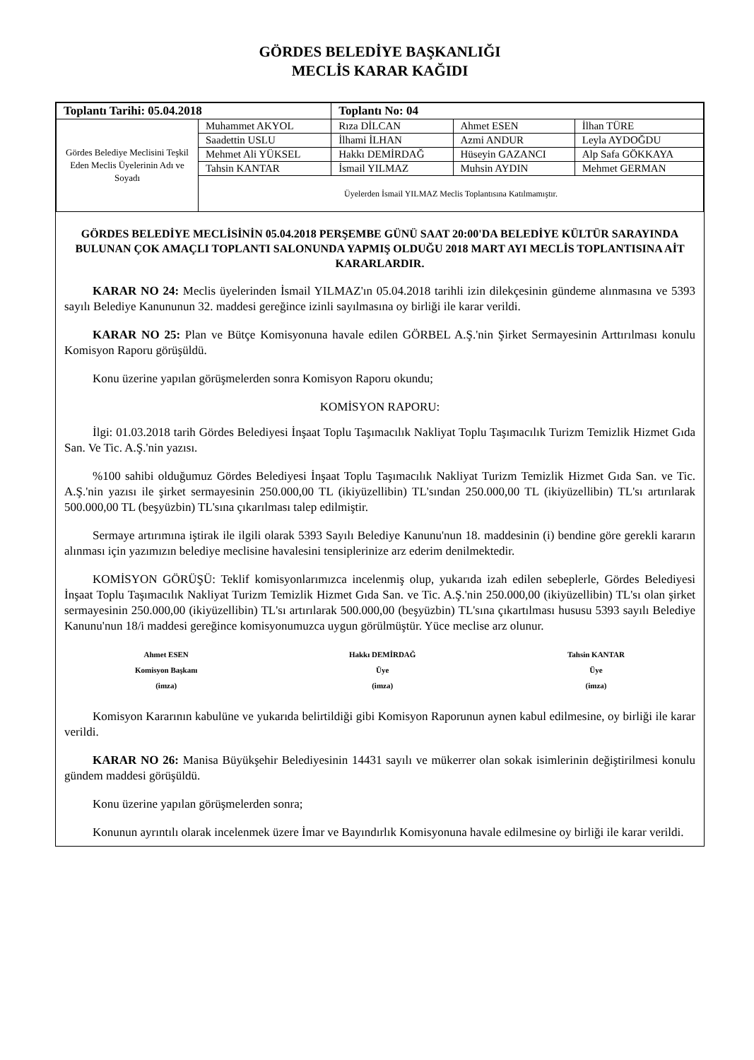GÖRDES BELEDİYE BAŞKANLIĞI
MECLİS KARAR KAĞIDI
| Toplantı Tarihi: 05.04.2018 | | Toplantı No: 04 | | |
| Gördes Belediye Meclisini Teşkil Eden Meclis Üyelerinin Adı ve Soyadı | Muhammet AKYOL | Rıza DİLCAN | Ahmet ESEN | İlhan TÜRE |
| | Saadettin USLU | İlhami İLHAN | Azmi ANDUR | Leyla AYDOĞDU |
| | Mehmet Ali YÜKSEL | Hakkı DEMİRDAĞ | Hüseyin GAZANCI | Alp Safa GÖKKAYA |
| | Tahsin KANTAR | İsmail YILMAZ | Muhsin AYDIN | Mehmet GERMAN |
| | Üyelerden İsmail YILMAZ Meclis Toplantısına Katılmamıştır. | | | |
GÖRDES BELEDİYE MECLİSİNİN 05.04.2018 PERŞEMBE GÜNÜ SAAT 20:00'DA BELEDİYE KÜLTÜR SARAYINDA BULUNAN ÇOK AMAÇLI TOPLANTI SALONUNDA YAPMIŞ OLDUĞU 2018 MART AYI MECLİS TOPLANTISINA AİT KARARLARDIR.
KARAR NO 24: Meclis üyelerinden İsmail YILMAZ'ın 05.04.2018 tarihli izin dilekçesinin gündeme alınmasına ve 5393 sayılı Belediye Kanununun 32. maddesi gereğince izinli sayılmasına oy birliği ile karar verildi.
KARAR NO 25: Plan ve Bütçe Komisyonuna havale edilen GÖRBEL A.Ş.'nin Şirket Sermayesinin Arttırılması konulu Komisyon Raporu görüşüldü.
Konu üzerine yapılan görüşmelerden sonra Komisyon Raporu okundu;
KOMİSYON RAPORU:
İlgi: 01.03.2018 tarih Gördes Belediyesi İnşaat Toplu Taşımacılık Nakliyat Toplu Taşımacılık Turizm Temizlik Hizmet Gıda San. Ve Tic. A.Ş.'nin yazısı.
%100 sahibi olduğumuz Gördes Belediyesi İnşaat Toplu Taşımacılık Nakliyat Turizm Temizlik Hizmet Gıda San. ve Tic. A.Ş.'nin yazısı ile şirket sermayesinin 250.000,00 TL (ikiyüzellibin) TL'sından 250.000,00 TL (ikiyüzellibin) TL'sı artırılarak 500.000,00 TL (beşyüzbin) TL'sına çıkarılması talep edilmiştir.
Sermaye artırımına iştirak ile ilgili olarak 5393 Sayılı Belediye Kanunu'nun 18. maddesinin (i) bendine göre gerekli kararın alınması için yazımızın belediye meclisine havalesini tensiplerinize arz ederim denilmektedir.
KOMİSYON GÖRÜŞÜ: Teklif komisyonlarımızca incelenmiş olup, yukarıda izah edilen sebeplerle, Gördes Belediyesi İnşaat Toplu Taşımacılık Nakliyat Turizm Temizlik Hizmet Gıda San. ve Tic. A.Ş.'nin 250.000,00 (ikiyüzellibin) TL'sı olan şirket sermayesinin 250.000,00 (ikiyüzellibin) TL'sı artırılarak 500.000,00 (beşyüzbin) TL'sına çıkartılması hususu 5393 sayılı Belediye Kanunu'nun 18/i maddesi gereğince komisyonumuzca uygun görülmüştür. Yüce meclise arz olunur.
Ahmet ESEN
Komisyon Başkanı
(imza)
Hakkı DEMİRDAĞ
Üye
(imza)
Tahsin KANTAR
Üye
(imza)
Komisyon Kararının kabulüne ve yukarıda belirtildiği gibi Komisyon Raporunun aynen kabul edilmesine, oy birliği ile karar verildi.
KARAR NO 26: Manisa Büyükşehir Belediyesinin 14431 sayılı ve mükerrer olan sokak isimlerinin değiştirilmesi konulu gündem maddesi görüşüldü.
Konu üzerine yapılan görüşmelerden sonra;
Konunun ayrıntılı olarak incelenmek üzere İmar ve Bayındırlık Komisyonuna havale edilmesine oy birliği ile karar verildi.